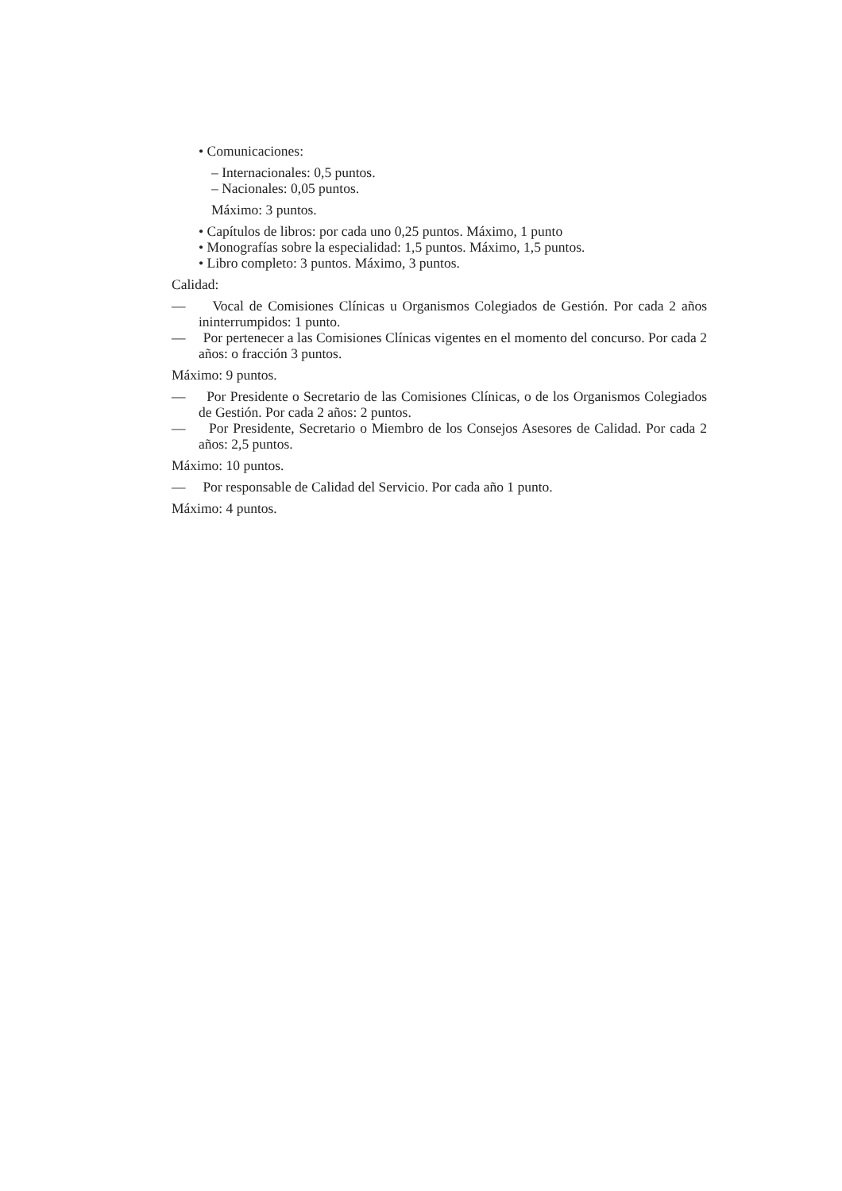• Comunicaciones:
– Internacionales: 0,5 puntos.
– Nacionales: 0,05 puntos.
Máximo: 3 puntos.
• Capítulos de libros: por cada uno 0,25 puntos. Máximo, 1 punto
• Monografías sobre la especialidad: 1,5 puntos. Máximo, 1,5 puntos.
• Libro completo: 3 puntos. Máximo, 3 puntos.
Calidad:
— Vocal de Comisiones Clínicas u Organismos Colegiados de Gestión. Por cada 2 años ininterrumpidos: 1 punto.
— Por pertenecer a las Comisiones Clínicas vigentes en el momento del concurso. Por cada 2 años: o fracción 3 puntos.
Máximo: 9 puntos.
— Por Presidente o Secretario de las Comisiones Clínicas, o de los Organismos Colegiados de Gestión. Por cada 2 años: 2 puntos.
— Por Presidente, Secretario o Miembro de los Consejos Asesores de Calidad. Por cada 2 años: 2,5 puntos.
Máximo: 10 puntos.
— Por responsable de Calidad del Servicio. Por cada año 1 punto.
Máximo: 4 puntos.